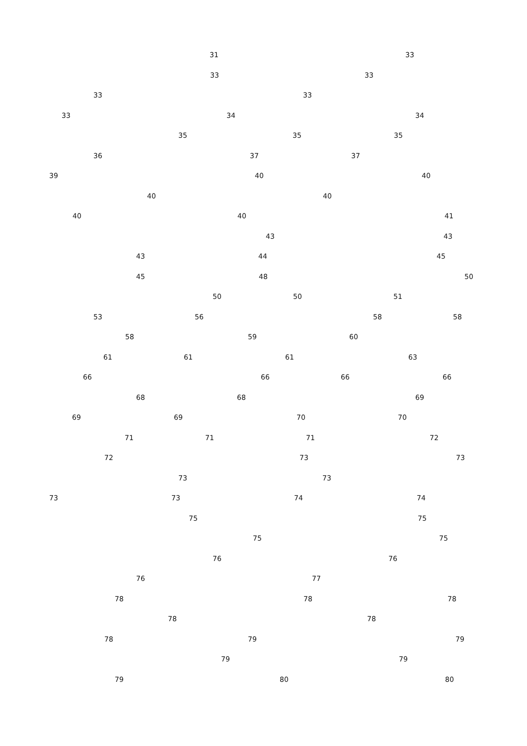31 33
33 33
33 33
33 34 34
35 35 35
36 37 37
39 40 40
40 40
40 40 41
43 43
43 44 45
45 48 50
50 50 51
53 56 58 58
58 59 60
61 61 61 63
66 66 66 66
68 68 69
69 69 70 70
71 71 71 72
72 73 73
73 73
73 73 74 74
75 75
75 75
76 76
76 77
78 78 78
78 78
78 79 79
79 79
79 80 80